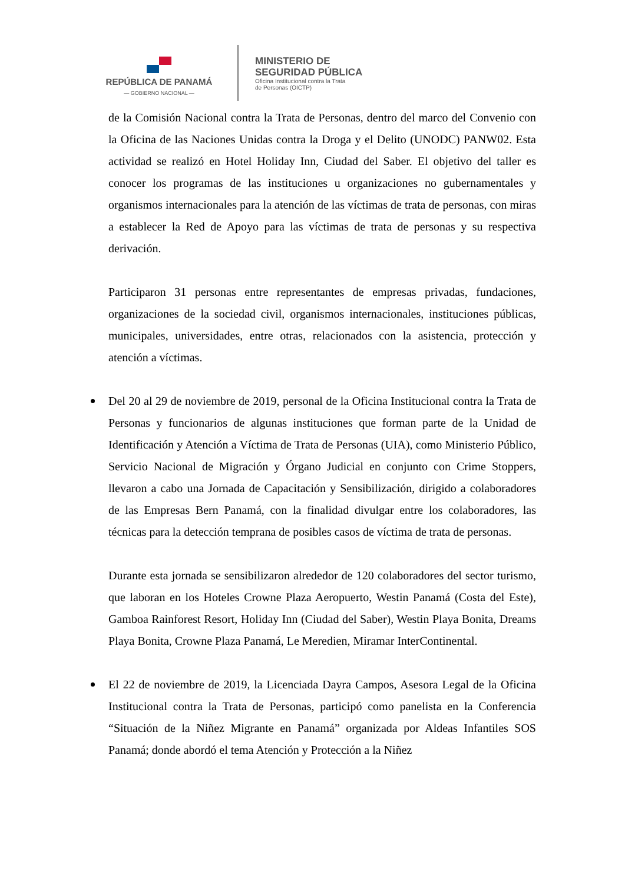REPÚBLICA DE PANAMÁ
— GOBIERNO NACIONAL —
MINISTERIO DE
SEGURIDAD PÚBLICA
Oficina Institucional contra la Trata
de Personas (OICTP)
de la Comisión Nacional contra la Trata de Personas, dentro del marco del Convenio con la Oficina de las Naciones Unidas contra la Droga y el Delito (UNODC) PANW02. Esta actividad se realizó en Hotel Holiday Inn, Ciudad del Saber. El objetivo del taller es conocer los programas de las instituciones u organizaciones no gubernamentales y organismos internacionales para la atención de las víctimas de trata de personas, con miras a establecer la Red de Apoyo para las víctimas de trata de personas y su respectiva derivación.
Participaron 31 personas entre representantes de empresas privadas, fundaciones, organizaciones de la sociedad civil, organismos internacionales, instituciones públicas, municipales, universidades, entre otras, relacionados con la asistencia, protección y atención a víctimas.
Del 20 al 29 de noviembre de 2019, personal de la Oficina Institucional contra la Trata de Personas y funcionarios de algunas instituciones que forman parte de la Unidad de Identificación y Atención a Víctima de Trata de Personas (UIA), como Ministerio Público, Servicio Nacional de Migración y Órgano Judicial en conjunto con Crime Stoppers, llevaron a cabo una Jornada de Capacitación y Sensibilización, dirigido a colaboradores de las Empresas Bern Panamá, con la finalidad divulgar entre los colaboradores, las técnicas para la detección temprana de posibles casos de víctima de trata de personas.
Durante esta jornada se sensibilizaron alrededor de 120 colaboradores del sector turismo, que laboran en los Hoteles Crowne Plaza Aeropuerto, Westin Panamá (Costa del Este), Gamboa Rainforest Resort, Holiday Inn (Ciudad del Saber), Westin Playa Bonita, Dreams Playa Bonita, Crowne Plaza Panamá, Le Meredien, Miramar InterContinental.
El 22 de noviembre de 2019, la Licenciada Dayra Campos, Asesora Legal de la Oficina Institucional contra la Trata de Personas, participó como panelista en la Conferencia “Situación de la Niñez Migrante en Panamá” organizada por Aldeas Infantiles SOS Panamá; donde abordó el tema Atención y Protección a la Niñez